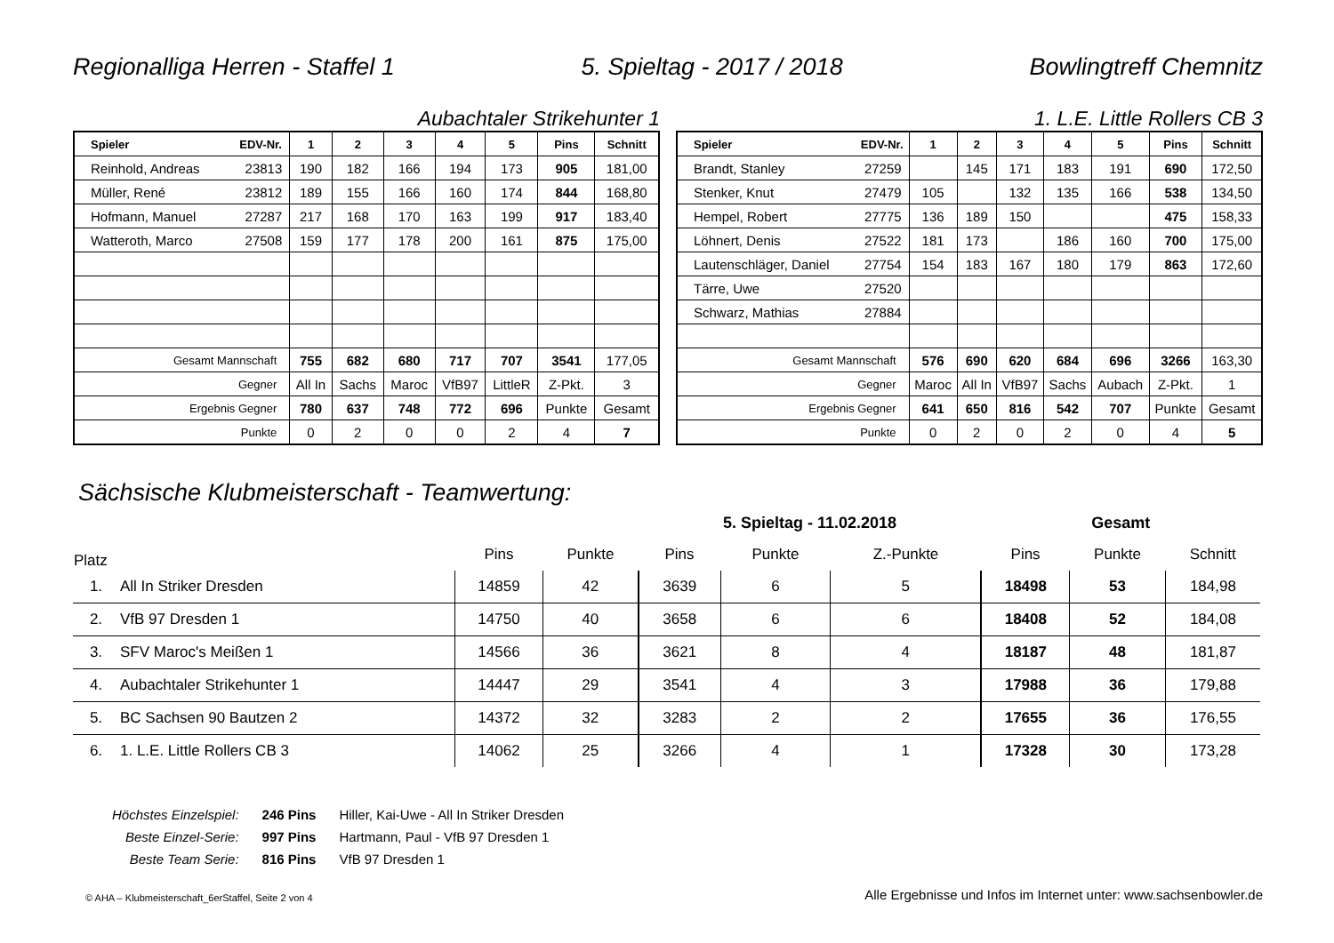Regionalliga Herren - Staffel 1 5. Spieltag - 2017 / 2018 Bowlingtreff Chemnitz
Aubachtaler Strikehunter 1 1. L.E. Little Rollers CB 3
| Spieler | EDV-Nr. | 1 | 2 | 3 | 4 | 5 | Pins | Schnitt |
| --- | --- | --- | --- | --- | --- | --- | --- | --- |
| Reinhold, Andreas | 23813 | 190 | 182 | 166 | 194 | 173 | 905 | 181,00 |
| Müller, René | 23812 | 189 | 155 | 166 | 160 | 174 | 844 | 168,80 |
| Hofmann, Manuel | 27287 | 217 | 168 | 170 | 163 | 199 | 917 | 183,40 |
| Watteroth, Marco | 27508 | 159 | 177 | 178 | 200 | 161 | 875 | 175,00 |
| Gesamt Mannschaft | | 755 | 682 | 680 | 717 | 707 | 3541 | 177,05 |
| Gegner | | All In | Sachs | Maroc | VfB97 | LittleR | Z-Pkt. | 3 |
| Ergebnis Gegner | | 780 | 637 | 748 | 772 | 696 | Punkte | Gesamt |
| Punkte | | 0 | 2 | 0 | 0 | 2 | 4 | 7 |
| Spieler | EDV-Nr. | 1 | 2 | 3 | 4 | 5 | Pins | Schnitt |
| --- | --- | --- | --- | --- | --- | --- | --- | --- |
| Brandt, Stanley | 27259 | | 145 | 171 | 183 | 191 | 690 | 172,50 |
| Stenker, Knut | 27479 | 105 | | 132 | 135 | 166 | 538 | 134,50 |
| Hempel, Robert | 27775 | 136 | 189 | 150 | | | 475 | 158,33 |
| Löhnert, Denis | 27522 | 181 | 173 | | 186 | 160 | 700 | 175,00 |
| Lautenschläger, Daniel | 27754 | 154 | 183 | 167 | 180 | 179 | 863 | 172,60 |
| Tärre, Uwe | 27520 | | | | | | | |
| Schwarz, Mathias | 27884 | | | | | | | |
| Gesamt Mannschaft | | 576 | 690 | 620 | 684 | 696 | 3266 | 163,30 |
| Gegner | | Maroc | All In | VfB97 | Sachs | Aubach | Z-Pkt. | 1 |
| Ergebnis Gegner | | 641 | 650 | 816 | 542 | 707 | Punkte | Gesamt |
| Punkte | | 0 | 2 | 0 | 2 | 0 | 4 | 5 |
Sächsische Klubmeisterschaft - Teamwertung:
| | | | | | 5. Spieltag - 11.02.2018 | | | Gesamt | | |
| Platz | | | Pins | Punkte | Pins | Punkte | Z.-Punkte | Pins | Punkte | Schnitt |
| 1. | All In Striker Dresden | | 14859 | 42 | 3639 | 6 | 5 | 18498 | 53 | 184,98 |
| 2. | VfB 97 Dresden 1 | | 14750 | 40 | 3658 | 6 | 6 | 18408 | 52 | 184,08 |
| 3. | SFV Maroc's Meißen 1 | | 14566 | 36 | 3621 | 8 | 4 | 18187 | 48 | 181,87 |
| 4. | Aubachtaler Strikehunter 1 | | 14447 | 29 | 3541 | 4 | 3 | 17988 | 36 | 179,88 |
| 5. | BC Sachsen 90 Bautzen 2 | | 14372 | 32 | 3283 | 2 | 2 | 17655 | 36 | 176,55 |
| 6. | 1. L.E. Little Rollers CB 3 | | 14062 | 25 | 3266 | 4 | 1 | 17328 | 30 | 173,28 |
| Höchstes Einzelspiel: | 246 Pins | Hiller, Kai-Uwe - All In Striker Dresden |
| Beste Einzel-Serie: | 997 Pins | Hartmann, Paul - VfB 97 Dresden 1 |
| Beste Team Serie: | 816 Pins | VfB 97 Dresden 1 |
© AHA – Klubmeisterschaft_6erStaffel, Seite 2 von 4 Alle Ergebnisse und Infos im Internet unter: www.sachsenbowler.de